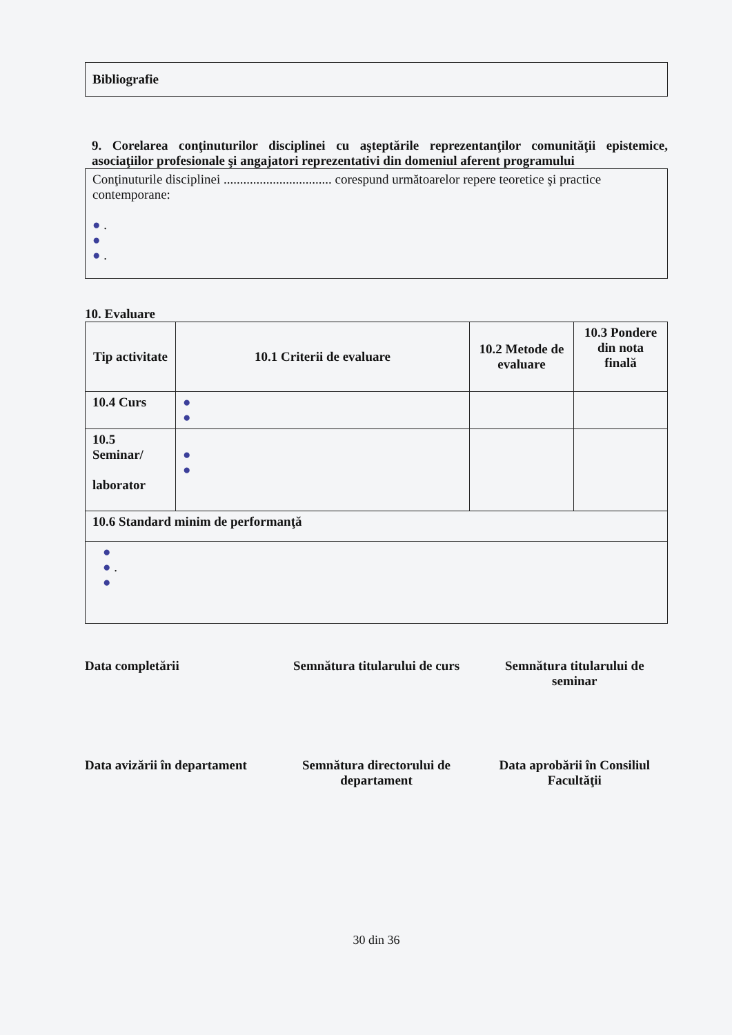| Bibliografie |
9. Corelarea conţinuturilor disciplinei cu aşteptările reprezentanţilor comunităţii epistemice, asociaţiilor profesionale şi angajatori reprezentativi din domeniul aferent programului
| Conţinuturile disciplinei ................................. corespund următoarelor repere teoretice şi practice contemporane: ● . ● ● . |
10. Evaluare
| Tip activitate | 10.1 Criterii de evaluare | 10.2 Metode de evaluare | 10.3 Pondere din nota finală |
| --- | --- | --- | --- |
| 10.4 Curs | ● ● | | |
| 10.5 Seminar/ laborator | ● ● | | |
| 10.6 Standard minim de performanţă | | | |
| ● ● . ● | | | |
Data completării Semnătura titularului de curs Semnătura titularului de seminar
Data avizării în departament Semnătura directorului de departament
Data aprobării în Consiliul Facultăţii
30 din 36